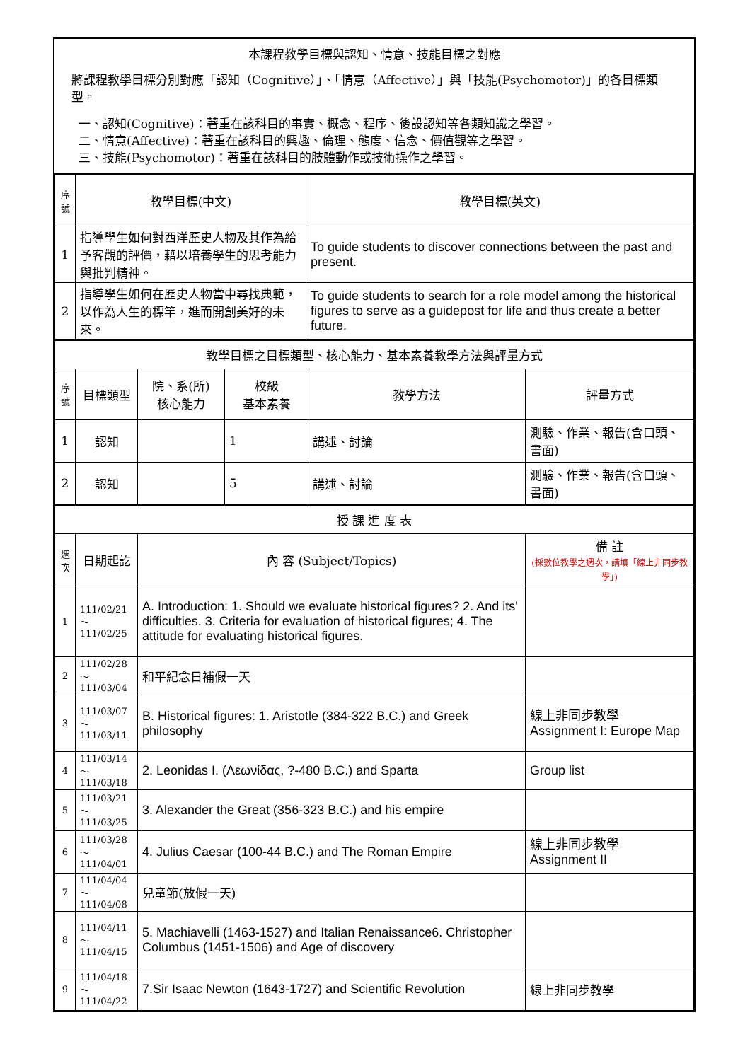本課程教學目標與認知、情意、技能目標之對應
將課程教學目標分別對應「認知（Cognitive）」、「情意（Affective）」與「技能(Psychomotor)」的各目標類型。
一、認知(Cognitive)：著重在該科目的事實、概念、程序、後設認知等各類知識之學習。
二、情意(Affective)：著重在該科目的興趣、倫理、態度、信念、價值觀等之學習。
三、技能(Psychomotor)：著重在該科目的肢體動作或技術操作之學習。
| 序號 | 教學目標(中文) | 教學目標(英文) |
| --- | --- | --- |
| 1 | 指導學生如何對西洋歷史人物及其作為給予客觀的評價，藉以培養學生的思考能力與批判精神。 | To guide students to discover connections between the past and present. |
| 2 | 指導學生如何在歷史人物當中尋找典範，以作為人生的標竿，進而開創美好的未來。 | To guide students to search for a role model among the historical figures to serve as a guidepost for life and thus create a better future. |
| 教學目標之目標類型、核心能力、基本素養教學方法與評量方式 | | | | | |
| 序號 | 目標類型 | 院、系(所) 核心能力 | 校級 基本素養 | 教學方法 | 評量方式 |
| 1 | 認知 | | 1 | 講述、討論 | 測驗、作業、報告(含口頭、書面) |
| 2 | 認知 | | 5 | 講述、討論 | 測驗、作業、報告(含口頭、書面) |
| 授 課 進 度 表 | | | |
| 週次 | 日期起訖 | 內 容 (Subject/Topics) | 備 註 (採數位教學之週次，請填「線上非同步教學」) |
| 1 | 111/02/21～ 111/02/25 | A. Introduction: 1. Should we evaluate historical figures? 2. And its' difficulties. 3. Criteria for evaluation of historical figures; 4. The attitude for evaluating historical figures. | |
| 2 | 111/02/28～ 111/03/04 | 和平紀念日補假一天 | |
| 3 | 111/03/07～ 111/03/11 | B. Historical figures: 1. Aristotle (384-322 B.C.) and Greek philosophy | 線上非同步教學 Assignment I: Europe Map |
| 4 | 111/03/14～ 111/03/18 | 2. Leonidas I. (Λεωνίδας, ?-480 B.C.) and Sparta | Group list |
| 5 | 111/03/21～ 111/03/25 | 3. Alexander the Great (356-323 B.C.) and his empire | |
| 6 | 111/03/28～ 111/04/01 | 4. Julius Caesar (100-44 B.C.) and The Roman Empire | 線上非同步教學 Assignment II |
| 7 | 111/04/04～ 111/04/08 | 兒童節(放假一天) | |
| 8 | 111/04/11～ 111/04/15 | 5. Machiavelli (1463-1527) and Italian Renaissance6. Christopher Columbus (1451-1506) and Age of discovery | |
| 9 | 111/04/18～ 111/04/22 | 7.Sir Isaac Newton (1643-1727) and Scientific Revolution | 線上非同步教學 |